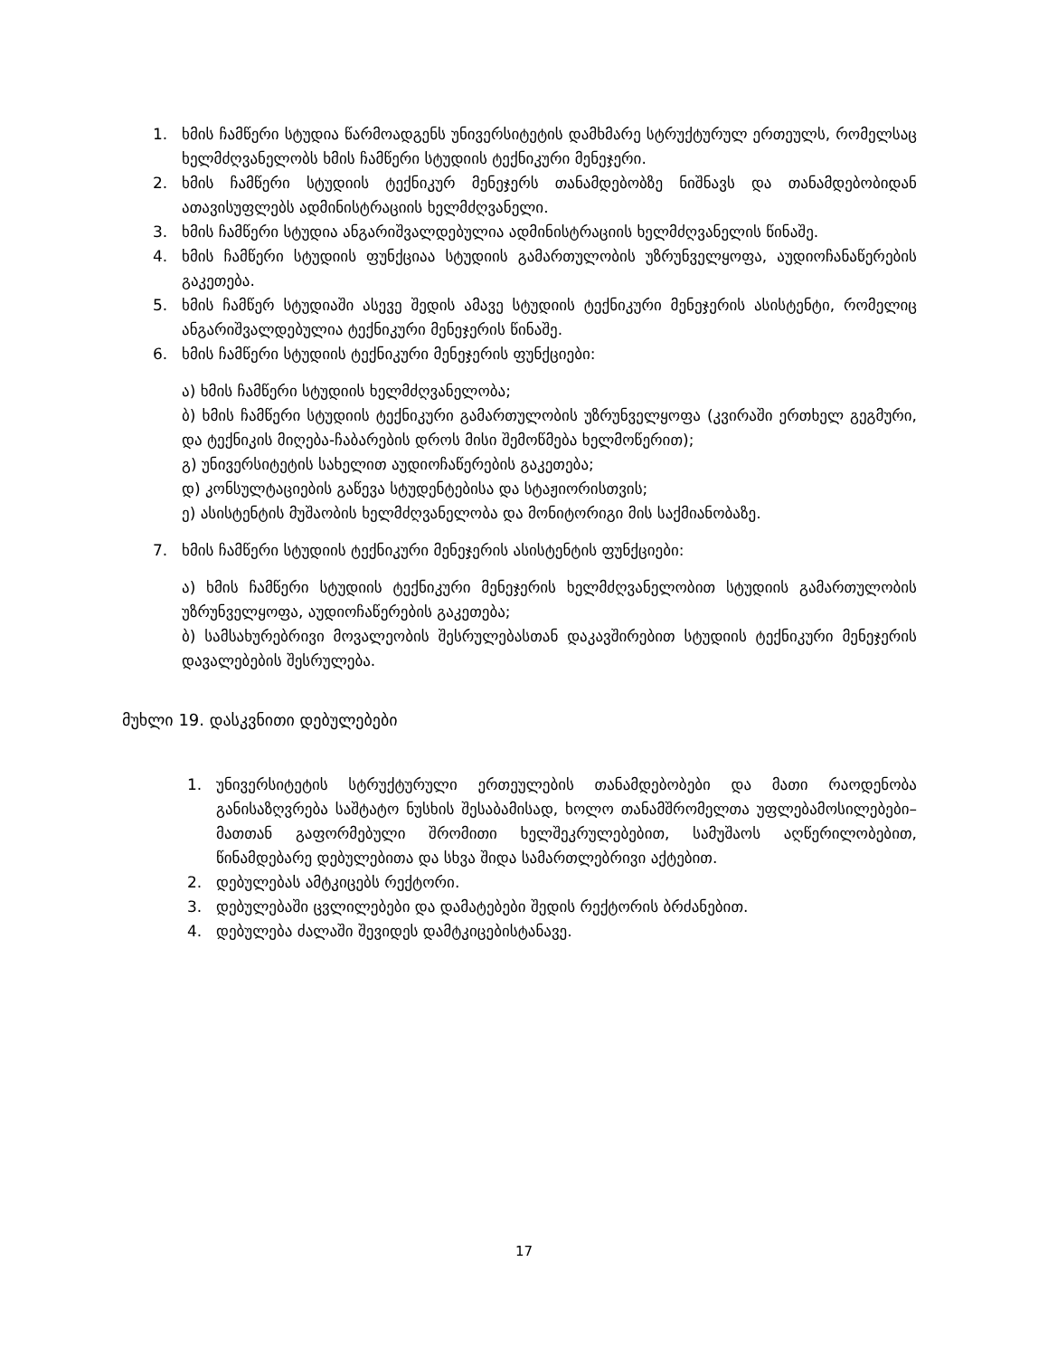1. ხმის ჩამწერი სტუდია წარმოადგენს უნივერსიტეტის დამხმარე სტრუქტურულ ერთეულს, რომელსაც ხელმძღვანელობს ხმის ჩამწერი სტუდიის ტექნიკური მენეჯერი.
2. ხმის ჩამწერი სტუდიის ტექნიკურ მენეჯერს თანამდებობზე ნიშნავს და თანამდებობიდან ათავისუფლებს ადმინისტრაციის ხელმძღვანელი.
3. ხმის ჩამწერი სტუდია ანგარიშვალდებულია ადმინისტრაციის ხელმძღვანელის წინაშე.
4. ხმის ჩამწერი სტუდიის ფუნქციაა სტუდიის გამართულობის უზრუნველყოფა, აუდიოჩანაწერების გაკეთება.
5. ხმის ჩამწერ სტუდიაში ასევე შედის ამავე სტუდიის ტექნიკური მენეჯერის ასისტენტი, რომელიც ანგარიშვალდებულია ტექნიკური მენეჯერის წინაშე.
6. ხმის ჩამწერი სტუდიის ტექნიკური მენეჯერის ფუნქციები:
ა) ხმის ჩამწერი სტუდიის ხელმძღვანელობა;
ბ) ხმის ჩამწერი სტუდიის ტექნიკური გამართულობის უზრუნველყოფა (კვირაში ერთხელ გეგმური, და ტექნიკის მიღება-ჩაბარების დროს მისი შემოწმება ხელმოწერით);
გ) უნივერსიტეტის სახელით აუდიოჩაწერების გაკეთება;
დ) კონსულტაციების გაწევა სტუდენტებისა და სტაჟიორისთვის;
ე) ასისტენტის მუშაობის ხელმძღვანელობა და მონიტორიგი მის საქმიანობაზე.
7. ხმის ჩამწერი სტუდიის ტექნიკური მენეჯერის ასისტენტის ფუნქციები:
ა) ხმის ჩამწერი სტუდიის ტექნიკური მენეჯერის ხელმძღვანელობით სტუდიის გამართულობის უზრუნველყოფა, აუდიოჩაწერების გაკეთება;
ბ) სამსახურებრივი მოვალეობის შესრულებასთან დაკავშირებით სტუდიის ტექნიკური მენეჯერის დავალებების შესრულება.
მუხლი 19. დასკვნითი დებულებები
1. უნივერსიტეტის სტრუქტურული ერთეულების თანამდებობები და მათი რაოდენობა განისაზღვრება საშტატო ნუსხის შესაბამისად, ხოლო თანამშრომელთა უფლებამოსილებები–მათთან გაფორმებული შრომითი ხელშეკრულებებით, სამუშაოს აღწერილობებით, წინამდებარე დებულებითა და სხვა შიდა სამართლებრივი აქტებით.
2. დებულებას ამტკიცებს რექტორი.
3. დებულებაში ცვლილებები და დამატებები შედის რექტორის ბრძანებით.
4. დებულება ძალაში შევიდეს დამტკიცებისტანავე.
17